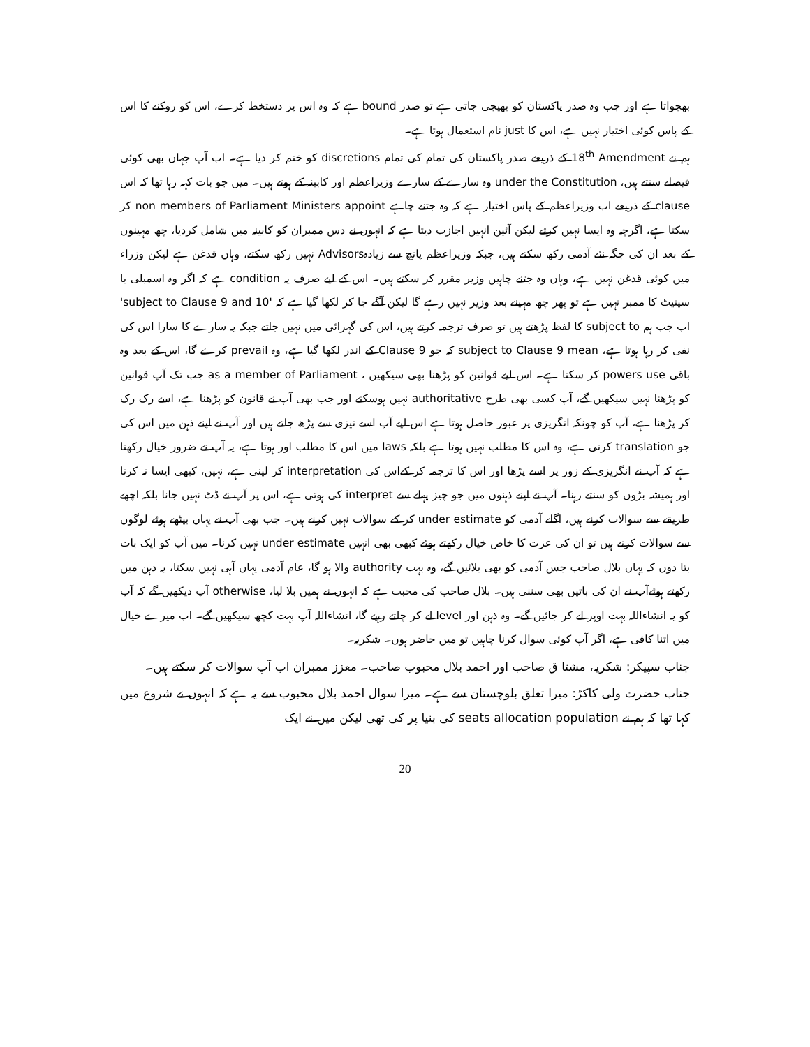بھجواتا ہے اور جب وہ صدر پاکستان کو بھیجی جاتی ہے تو صدر bound ہے کہ وہ اس پر دستخط کرے، اس کو روکنے کا اس کے پاس کوئی اختیار نہیں ہے، اس کا just نام استعمال ہوتا ہے۔
ہم نے 18<sup>th</sup> Amendment کے ذریعے صدر پاکستان کی تمام کی تمام discretions کو ختم کر دیا ہے۔ اب آپ جہاں بھی کوئی فیصلے سنتے ہیں، under the Constitution وہ سارے کے سارے وزیراعظم اور کابینہ کے ہوتے ہیں۔ میں جو بات کہہ رہا تھا کہ اس clause کے ذریعے اب وزیراعظم کے پاس اختیار ہے کہ وہ جتنے چاہے non members of Parliament Ministers appoint کر سکتا ہے، اگرچہ وہ ایسا نہیں کرتے لیکن آئین انہیں اجازت دیتا ہے کہ انہوں نے دس ممبران کو کابینہ میں شامل کردیا، چھ مہینوں کے بعد ان کی جگہ نئے آدمی رکھ سکتے ہیں، جبکہ وزیراعظم پانچ سے زیادہAdvisors نہیں رکھ سکتے، وہاں قدغن ہے لیکن وزراء میں کوئی قدغن نہیں ہے، وہاں وہ جتنے چاہیں وزیر مقرر کر سکتے ہیں۔ اس کے لیے صرف یہ condition ہے کہ اگر وہ اسمبلی یا سینیٹ کا ممبر نہیں ہے تو پھر چھ مہینے بعد وزیر نہیں رہے گا لیکن آگے جا کر لکھا گیا ہے کہ 'subject to Clause 9 and 10' اب جب ہم subject to کا لفظ پڑھتے ہیں تو صرف ترجمہ کرتے ہیں، اس کی گہرائی میں نہیں جاتے جبکہ یہ سارے کا سارا اس کی نفی کر رہا ہوتا ہے، subject to Clause 9 mean کہ جو Clause 9 کے اندر لکھا گیا ہے، وہ prevail کرے گا، اس کے بعد وہ باقی powers use کر سکتا ہے۔ اس لیے قوانین کو پڑھنا بھی سیکھیں ، as a member of Parliament جب تک آپ قوانین کو پڑھنا نہیں سیکھیں گے، آپ کسی بھی طرح authoritative نہیں ہوسکتے اور جب بھی آپ نے قانون کو پڑھنا ہے، اسے رک رک کر پڑھنا ہے، آپ کو چونکہ انگریزی پر عبور حاصل ہوتا ہے اس لیے آپ اسے تیزی سے پڑھ جاتے ہیں اور آپ نے اپنے ذہن میں اس کی جو translation کرنی ہے، وہ اس کا مطلب نہیں ہوتا ہے بلکہ laws میں اس کا مطلب اور ہوتا ہے، یہ آپ نے ضرور خیال رکھنا ہے کہ آپ نے انگریزی کے زور پر اسے پڑھا اور اس کا ترجمہ کر کےاس کی interpretation کر لینی ہے، نہیں، کبھی ایسا نہ کرنا اور ہمیشہ بڑوں کو سنتے رہنا۔ آپ نے اپنے ذہنوں میں جو چیز پہلے سے interpret کی ہوتی ہے، اس پر آپ نے ڈٹ نہیں جانا بلکہ اچھے طریقے سے سوالات کرنے ہیں، اگلے آدمی کو under estimate کر کے سوالات نہیں کرنے ہیں۔ جب بھی آپ نے یہاں بیٹھے ہوئے لوگوں سے سوالات کرنے ہیں تو ان کی عزت کا خاص خیال رکھتے ہوئے کبھی بھی انہیں under estimate نہیں کرنا۔ میں آپ کو ایک بات بتا دوں کہ یہاں بلال صاحب جس آدمی کو بھی بلائیں گے، وہ بہت authority والا ہو گا، عام آدمی یہاں آہی نہیں سکتا، یہ ذہن میں رکھتے ہوئےآپ نے ان کی باتیں بھی سننی ہیں۔ بلال صاحب کی محبت ہے کہ انہوں نے ہمیں بلا لیا، otherwise آپ دیکھیں گے کہ آپ کو یہ انشاءاللہ بہت اوپر لے کر جائیں گے۔ وہ ذہن اور level لے کر چلتے رہیے گا، انشاءاللہ آپ بہت کچھ سیکھیں گے۔ اب میرے خیال میں اتنا کافی ہے، اگر آپ کوئی سوال کرنا چاہیں تو میں حاضر ہوں۔ شکریہ۔
جناب سپیکر: شکریہ، مشتا ق صاحب اور احمد بلال محبوب صاحب۔ معزز ممبران اب آپ سوالات کر سکتے ہیں۔
جناب حضرت ولی کاکڑ: میرا تعلق بلوچستان سے ہے۔ میرا سوال احمد بلال محبوب سے یہ ہے کہ انہوں نے شروع میں کہا تھا کہ ہم نے seats allocation population کی بنیا پر کی تھی لیکن میں نے ایک
20